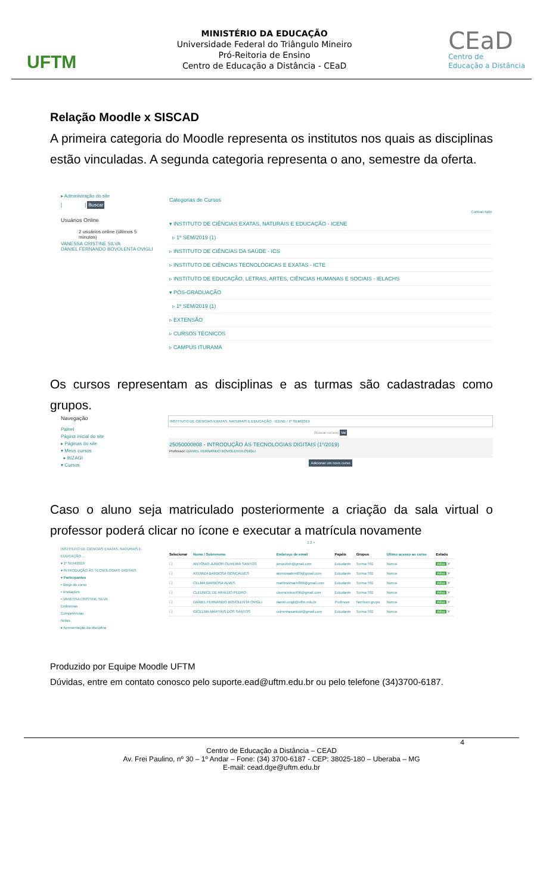UFTM
MINISTÉRIO DA EDUCAÇÃO
Universidade Federal do Triângulo Mineiro
Pró-Reitoria de Ensino
Centro de Educação a Distância - CEaD
CEaD
Centro de
Educação a Distância
Relação Moodle x SISCAD
A primeira categoria do Moodle representa os institutos nos quais as disciplinas estão vinculadas. A segunda categoria representa o ano, semestre da oferta.
▸ Administração do site
[ ] Buscar
Usuários Online
2 usuários online (últimos 5 minutos)
VANESSA CRISTINE SILVA
DANIEL FERNANDO BOVOLENTA OVIGLI
Categorias de Cursos
Contrair tudo
▾ INSTITUTO DE CIÊNCIAS EXATAS, NATURAIS E EDUCAÇÃO - ICENE
▹ 1º SEM/2019 (1)
▹ INSTITUTO DE CIÊNCIAS DA SAÚDE - ICS
▹ INSTITUTO DE CIÊNCIAS TECNOLÓGICAS E EXATAS - ICTE
▹ INSTITUTO DE EDUCAÇÃO, LETRAS, ARTES, CIÊNCIAS HUMANAS E SOCIAIS - IELACHS
▾ PÓS-GRADUAÇÃO
▹ 1º SEM/2019 (1)
▹ EXTENSÃO
▹ CURSOS TÉCNICOS
▹ CAMPUS ITURAMA
Os cursos representam as disciplinas e as turmas são cadastradas como grupos.
Navegação
Painel
Página inicial do site
▸ Páginas do site
▾ Meus cursos
▸ BIZAGI
▾ Cursos
INSTITUTO DE CIÊNCIAS EXATAS, NATURAIS E EDUCAÇÃO - ICENE / 1º SEM/2019
[Buscar cursos] Vai
25050000808 - INTRODUÇÃO ÀS TECNOLOGIAS DIGITAIS (1º/2019)
Professor: DANIEL FERNANDO BOVOLENTA OVIGLI
Adicionar um novo curso
Caso o aluno seja matriculado posteriormente a criação da sala virtual o professor poderá clicar no ícone e executar a matrícula novamente
INSTITUTO DE CIÊNCIAS EXATAS, NATURAIS E EDUCAÇÃO ...
▾ 1º SEM/2019
▾ INTRODUÇÃO ÀS TECNOLOGIAS DIGITAIS
▾ Participantes
• Blogs do curso
• Anotações
• VANESSA CRISTINE SILVA
Emblemas
Competências
Notas
▸ Apresentação da disciplina
1 2 »
| Selecionar | Nome / Sobrenome | Endereço de email | Papéis | Grupos | Último acesso ao curso | Estado |
| --- | --- | --- | --- | --- | --- | --- |
| ☐ | ANTÔNIO JÚNIOR OLIVEIRA SANTOS | juniorzteb@gmail.com | Estudante | Turma T01 | Nunca | Ativo ✕ |
| ☐ | ATEMIZA BARBOSA GONÇALVES | atemizaatemi09@gmail.com | Estudante | Turma T01 | Nunca | Ativo ✕ |
| ☐ | CELMA BARBOSA ALVES | martinsilmach899@gmail.com | Estudante | Turma T01 | Nunca | Ativo ✕ |
| ☐ | CLEUNICE DE ARAÚJO PEDRO | cleonicekeu456@gmail.com | Estudante | Turma T01 | Nunca | Ativo ✕ |
| ☐ | DANIEL FERNANDO BOVOLENTA OVIGLI | daniel.ovigli@uftm.edu.br | Professor | Nenhum grupo | Nunca | Ativo ✕ |
| ☐ | GICELMA MARTINS DOS SANTOS | celminhasantost@gmail.com | Estudante | Turma T01 | Nunca | Ativo ✕ |
Produzido por Equipe Moodle UFTM
Dúvidas, entre em contato conosco pelo suporte.ead@uftm.edu.br ou pelo telefone (34)3700-6187.
4
Centro de Educação a Distância – CEAD
Av. Frei Paulino, nº 30 – 1º Andar – Fone: (34) 3700-6187 - CEP: 38025-180 – Uberaba – MG
E-mail: cead.dge@uftm.edu.br